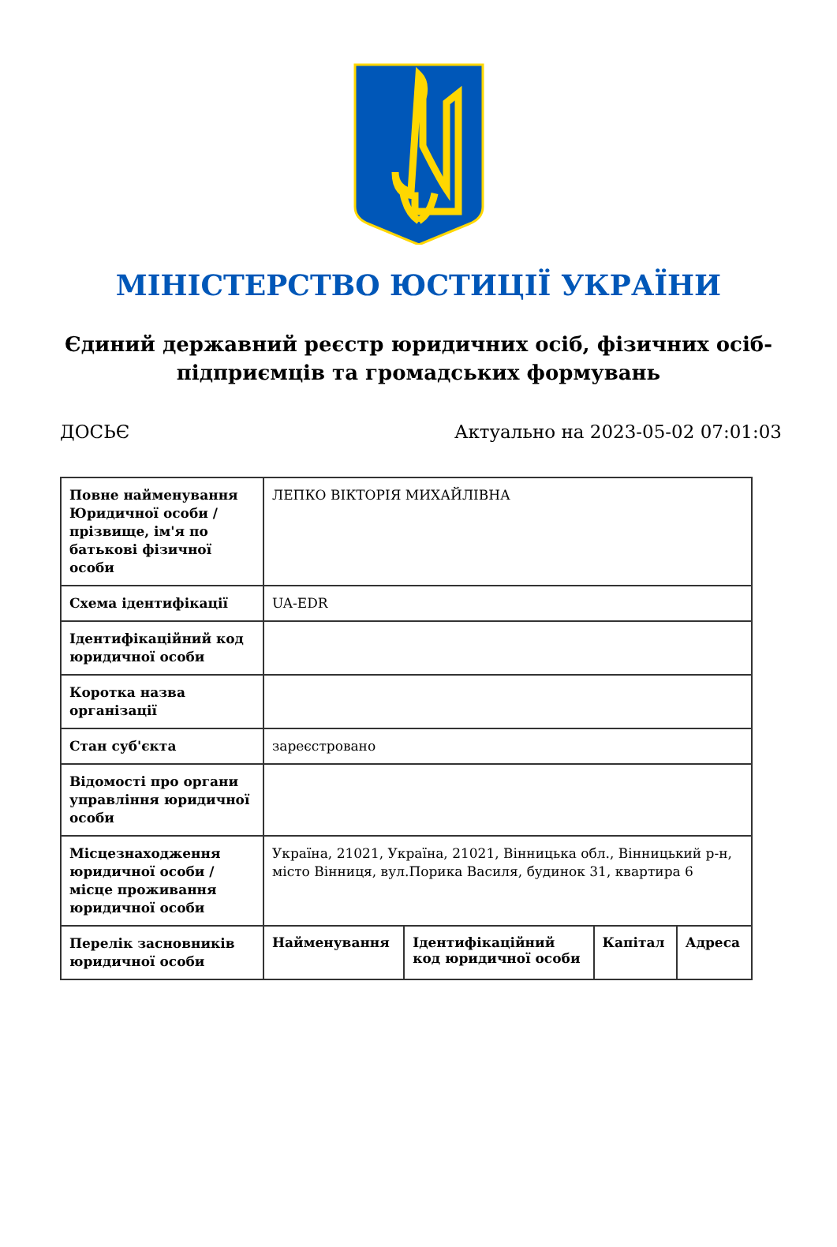МІНІСТЕРСТВО ЮСТИЦІЇ УКРАЇНИ
Єдиний державний реєстр юридичних осіб, фізичних осіб-підприємців та громадських формувань
ДОСЬЄ Актуально на 2023-05-02 07:01:03
| Повне найменування Юридичної особи / прізвище, ім'я по батькові фізичної особи | ЛЕПКО ВІКТОРІЯ МИХАЙЛІВНА | | | |
| Схема ідентифікації | UA-EDR | | | |
| Ідентифікаційний код юридичної особи | | | | |
| Коротка назва організації | | | | |
| Стан суб'єкта | зареєстровано | | | |
| Відомості про органи управління юридичної особи | | | | |
| Місцезнаходження юридичної особи / місце проживання юридичної особи | Україна, 21021, Україна, 21021, Вінницька обл., Вінницький р-н, місто Вінниця, вул.Порика Василя, будинок 31, квартира 6 | | | |
| Перелік засновників юридичної особи | Найменування | Ідентифікаційний код юридичної особи | Капітал | Адреса |